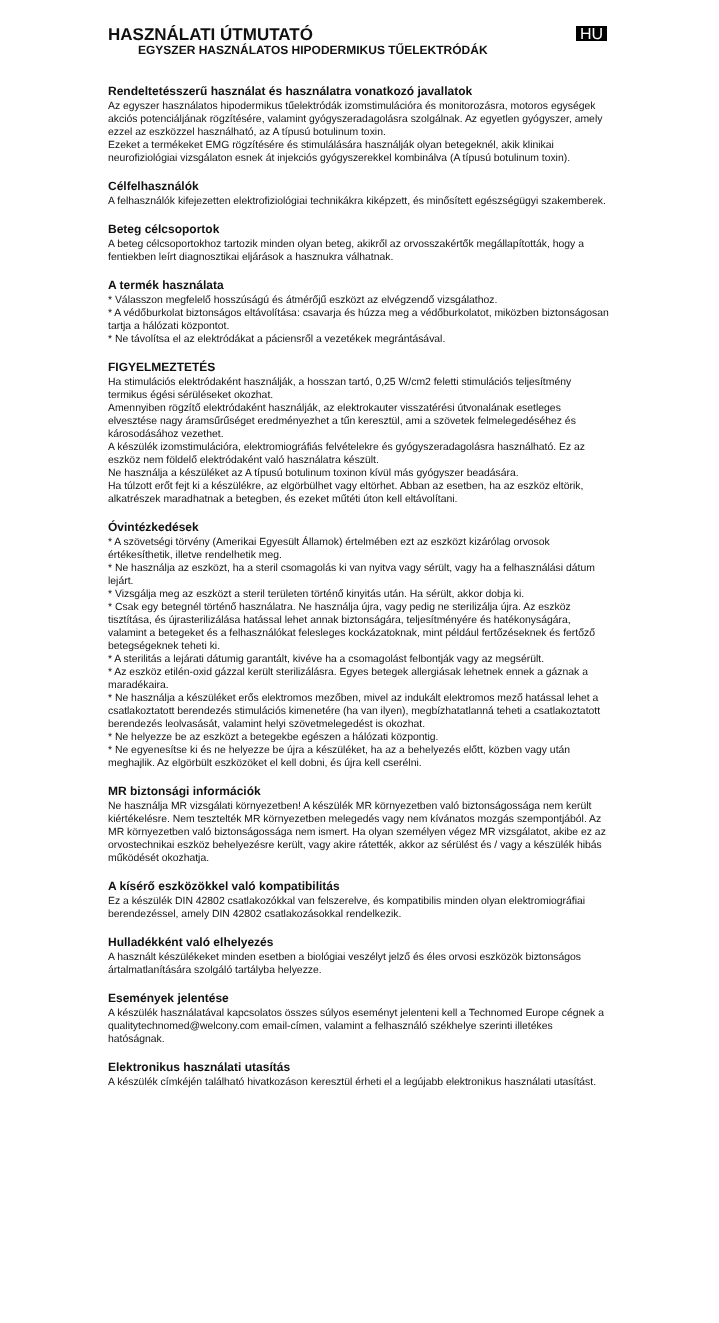HASZNÁLATI ÚTMUTATÓ
EGYSZER HASZNÁLATOS HIPODERMIKUS TŰELEKTRÓDÁK
HU
Rendeltetésszerű használat és használatra vonatkozó javallatok
Az egyszer használatos hipodermikus tűelektródák izomstimulációra és monitorozásra, motoros egységek akciós potenciáljának rögzítésére, valamint gyógyszeradagolásra szolgálnak. Az egyetlen gyógyszer, amely ezzel az eszközzel használható, az A típusú botulinum toxin.
Ezeket a termékeket EMG rögzítésére és stimulálására használják olyan betegeknél, akik klinikai neurofiziológiai vizsgálaton esnek át injekciós gyógyszerekkel kombinálva (A típusú botulinum toxin).
Célfelhasználók
A felhasználók kifejezetten elektrofiziológiai technikákra kiképzett, és minősített egészségügyi szakemberek.
Beteg célcsoportok
A beteg célcsoportokhoz tartozik minden olyan beteg, akikről az orvosszakértők megállapították, hogy a fentiekben leírt diagnosztikai eljárások a hasznukra válhatnak.
A termék használata
* Válasszon megfelelő hosszúságú és átmérőjű eszközt az elvégzendő vizsgálathoz.
* A védőburkolat biztonságos eltávolítása: csavarja és húzza meg a védőburkolatot, miközben biztonságosan tartja a hálózati központot.
* Ne távolítsa el az elektródákat a páciensről a vezetékek megrántásával.
FIGYELMEZTETÉS
Ha stimulációs elektródaként használják, a hosszan tartó, 0,25 W/cm2 feletti stimulációs teljesítmény termikus égési sérüléseket okozhat.
Amennyiben rögzítő elektródaként használják, az elektrokauter visszatérési útvonalának esetleges elvesztése nagy áramsűrűséget eredményezhet a tűn keresztül, ami a szövetek felmelegedéséhez és károsodásához vezethet.
A készülék izomstimulációra, elektromiográfiás felvételekre és gyógyszeradagolásra használható. Ez az eszköz nem földelő elektródaként való használatra készült.
Ne használja a készüléket az A típusú botulinum toxinon kívül más gyógyszer beadására.
Ha túlzott erőt fejt ki a készülékre, az elgörbülhet vagy eltörhet. Abban az esetben, ha az eszköz eltörik, alkatrészek maradhatnak a betegben, és ezeket műtéti úton kell eltávolítani.
Óvintézkedések
* A szövetségi törvény (Amerikai Egyesült Államok) értelmében ezt az eszközt kizárólag orvosok értékesíthetik, illetve rendelhetik meg.
* Ne használja az eszközt, ha a steril csomagolás ki van nyitva vagy sérült, vagy ha a felhasználási dátum lejárt.
* Vizsgálja meg az eszközt a steril területen történő kinyitás után. Ha sérült, akkor dobja ki.
* Csak egy betegnél történő használatra. Ne használja újra, vagy pedig ne sterilizálja újra. Az eszköz tisztítása, és újrasterilizálása hatással lehet annak biztonságára, teljesítményére és hatékonyságára, valamint a betegeket és a felhasználókat felesleges kockázatoknak, mint például fertőzéseknek és fertőző betegségeknek teheti ki.
* A sterilitás a lejárati dátumig garantált, kivéve ha a csomagolást felbontják vagy az megsérült.
* Az eszköz etilén-oxid gázzal került sterilizálásra. Egyes betegek allergiásak lehetnek ennek a gáznak a maradékaira.
* Ne használja a készüléket erős elektromos mezőben, mivel az indukált elektromos mező hatással lehet a csatlakoztatott berendezés stimulációs kimenetére (ha van ilyen), megbízhatatlanná teheti a csatlakoztatott berendezés leolvasását, valamint helyi szövetmelegedést is okozhat.
* Ne helyezze be az eszközt a betegekbe egészen a hálózati központig.
* Ne egyenesítse ki és ne helyezze be újra a készüléket, ha az a behelyezés előtt, közben vagy után meghajlik. Az elgörbült eszközöket el kell dobni, és újra kell cserélni.
MR biztonsági információk
Ne használja MR vizsgálati környezetben! A készülék MR környezetben való biztonságossága nem került kiértékelésre. Nem tesztelték MR környezetben melegedés vagy nem kívánatos mozgás szempontjából. Az MR környezetben való biztonságossága nem ismert. Ha olyan személyen végez MR vizsgálatot, akibe ez az orvostechnikai eszköz behelyezésre került, vagy akire rátették, akkor az sérülést és / vagy a készülék hibás működését okozhatja.
A kísérő eszközökkel való kompatibilitás
Ez a készülék DIN 42802 csatlakozókkal van felszerelve, és kompatibilis minden olyan elektromiográfiai berendezéssel, amely DIN 42802 csatlakozásokkal rendelkezik.
Hulladékként való elhelyezés
A használt készülékeket minden esetben a biológiai veszélyt jelző és éles orvosi eszközök biztonságos ártalmatlanítására szolgáló tartályba helyezze.
Események jelentése
A készülék használatával kapcsolatos összes súlyos eseményt jelenteni kell a Technomed Europe cégnek a qualitytechnomed@welcony.com email-címen, valamint a felhasználó székhelye szerinti illetékes hatóságnak.
Elektronikus használati utasítás
A készülék címkéjén található hivatkozáson keresztül érheti el a legújabb elektronikus használati utasítást.